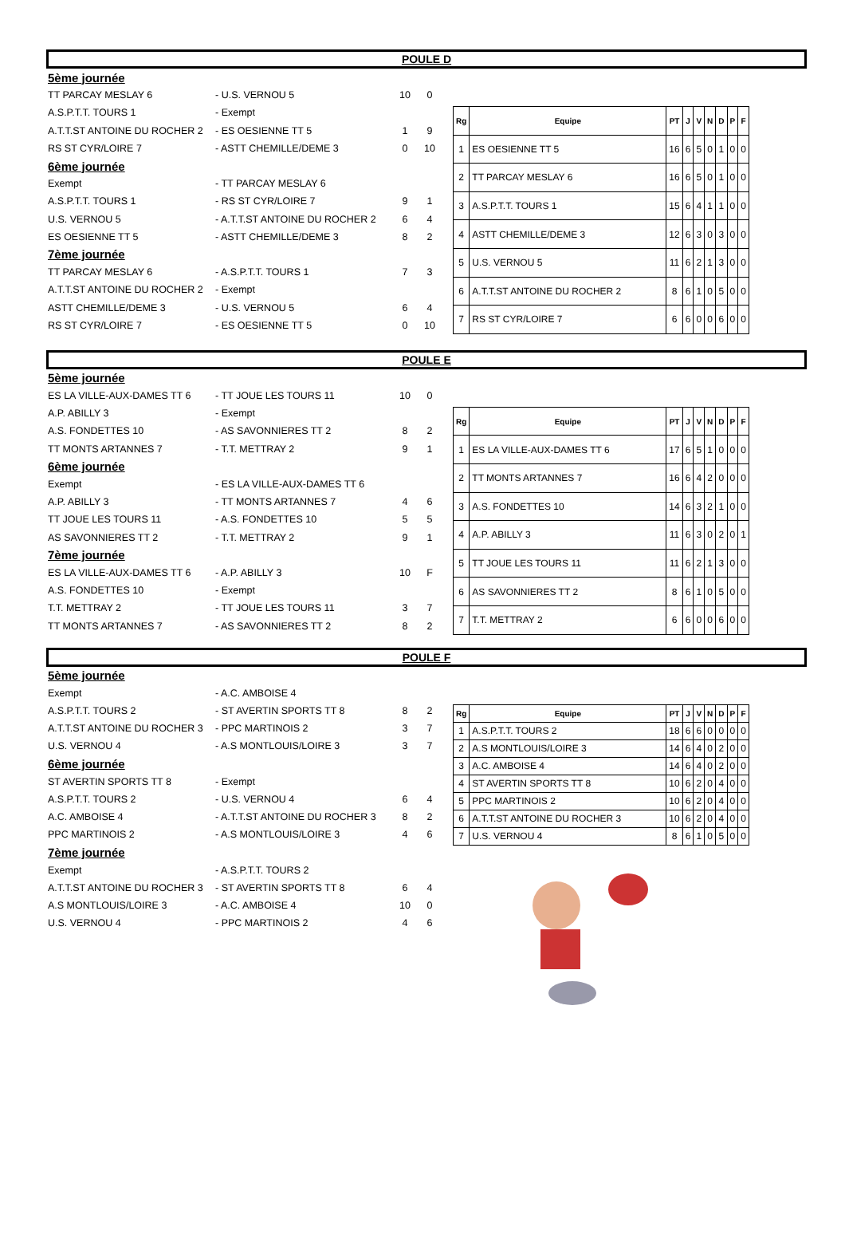POULE D
5ème journée
TT PARCAY MESLAY 6 - U.S. VERNOU 5 10 0
A.S.P.T.T. TOURS 1 - Exempt
A.T.T.ST ANTOINE DU ROCHER 2 - ES OESIENNE TT 5 1 9
RS ST CYR/LOIRE 7 - ASTT CHEMILLE/DEME 3 0 10
6ème journée
Exempt - TT PARCAY MESLAY 6
A.S.P.T.T. TOURS 1 - RS ST CYR/LOIRE 7 9 1
U.S. VERNOU 5 - A.T.T.ST ANTOINE DU ROCHER 2 6 4
ES OESIENNE TT 5 - ASTT CHEMILLE/DEME 3 8 2
7ème journée
TT PARCAY MESLAY 6 - A.S.P.T.T. TOURS 1 7 3
A.T.T.ST ANTOINE DU ROCHER 2 - Exempt
ASTT CHEMILLE/DEME 3 - U.S. VERNOU 5 6 4
RS ST CYR/LOIRE 7 - ES OESIENNE TT 5 0 10
| Rg | Equipe | PT | J | V | N | D | P | F |
| --- | --- | --- | --- | --- | --- | --- | --- | --- |
| 1 | ES OESIENNE TT 5 | 16 | 6 | 5 | 0 | 1 | 0 | 0 |
| 2 | TT PARCAY MESLAY 6 | 16 | 6 | 5 | 0 | 1 | 0 | 0 |
| 3 | A.S.P.T.T. TOURS 1 | 15 | 6 | 4 | 1 | 1 | 0 | 0 |
| 4 | ASTT CHEMILLE/DEME 3 | 12 | 6 | 3 | 0 | 3 | 0 | 0 |
| 5 | U.S. VERNOU 5 | 11 | 6 | 2 | 1 | 3 | 0 | 0 |
| 6 | A.T.T.ST ANTOINE DU ROCHER 2 | 8 | 6 | 1 | 0 | 5 | 0 | 0 |
| 7 | RS ST CYR/LOIRE 7 | 6 | 6 | 0 | 0 | 6 | 0 | 0 |
POULE E
5ème journée
ES LA VILLE-AUX-DAMES TT 6 - TT JOUE LES TOURS 11 10 0
A.P. ABILLY 3 - Exempt
A.S. FONDETTES 10 - AS SAVONNIERES TT 2 8 2
TT MONTS ARTANNES 7 - T.T. METTRAY 2 9 1
6ème journée
Exempt - ES LA VILLE-AUX-DAMES TT 6
A.P. ABILLY 3 - TT MONTS ARTANNES 7 4 6
TT JOUE LES TOURS 11 - A.S. FONDETTES 10 5 5
AS SAVONNIERES TT 2 - T.T. METTRAY 2 9 1
7ème journée
ES LA VILLE-AUX-DAMES TT 6 - A.P. ABILLY 3 10 F
A.S. FONDETTES 10 - Exempt
T.T. METTRAY 2 - TT JOUE LES TOURS 11 3 7
TT MONTS ARTANNES 7 - AS SAVONNIERES TT 2 8 2
| Rg | Equipe | PT | J | V | N | D | P | F |
| --- | --- | --- | --- | --- | --- | --- | --- | --- |
| 1 | ES LA VILLE-AUX-DAMES TT 6 | 17 | 6 | 5 | 1 | 0 | 0 | 0 |
| 2 | TT MONTS ARTANNES 7 | 16 | 6 | 4 | 2 | 0 | 0 | 0 |
| 3 | A.S. FONDETTES 10 | 14 | 6 | 3 | 2 | 1 | 0 | 0 |
| 4 | A.P. ABILLY 3 | 11 | 6 | 3 | 0 | 2 | 0 | 1 |
| 5 | TT JOUE LES TOURS 11 | 11 | 6 | 2 | 1 | 3 | 0 | 0 |
| 6 | AS SAVONNIERES TT 2 | 8 | 6 | 1 | 0 | 5 | 0 | 0 |
| 7 | T.T. METTRAY 2 | 6 | 6 | 0 | 0 | 6 | 0 | 0 |
POULE F
5ème journée
Exempt - A.C. AMBOISE 4
A.S.P.T.T. TOURS 2 - ST AVERTIN SPORTS TT 8 8 2
A.T.T.ST ANTOINE DU ROCHER 3 - PPC MARTINOIS 2 3 7
U.S. VERNOU 4 - A.S MONTLOUIS/LOIRE 3 3 7
6ème journée
ST AVERTIN SPORTS TT 8 - Exempt
A.S.P.T.T. TOURS 2 - U.S. VERNOU 4 6 4
A.C. AMBOISE 4 - A.T.T.ST ANTOINE DU ROCHER 3 8 2
PPC MARTINOIS 2 - A.S MONTLOUIS/LOIRE 3 4 6
7ème journée
Exempt - A.S.P.T.T. TOURS 2
A.T.T.ST ANTOINE DU ROCHER 3 - ST AVERTIN SPORTS TT 8 6 4
A.S MONTLOUIS/LOIRE 3 - A.C. AMBOISE 4 10 0
U.S. VERNOU 4 - PPC MARTINOIS 2 4 6
| Rg | Equipe | PT | J | V | N | D | P | F |
| --- | --- | --- | --- | --- | --- | --- | --- | --- |
| 1 | A.S.P.T.T. TOURS 2 | 18 | 6 | 6 | 0 | 0 | 0 | 0 |
| 2 | A.S MONTLOUIS/LOIRE 3 | 14 | 6 | 4 | 0 | 2 | 0 | 0 |
| 3 | A.C. AMBOISE 4 | 14 | 6 | 4 | 0 | 2 | 0 | 0 |
| 4 | ST AVERTIN SPORTS TT 8 | 10 | 6 | 2 | 0 | 4 | 0 | 0 |
| 5 | PPC MARTINOIS 2 | 10 | 6 | 2 | 0 | 4 | 0 | 0 |
| 6 | A.T.T.ST ANTOINE DU ROCHER 3 | 10 | 6 | 2 | 0 | 4 | 0 | 0 |
| 7 | U.S. VERNOU 4 | 8 | 6 | 1 | 0 | 5 | 0 | 0 |